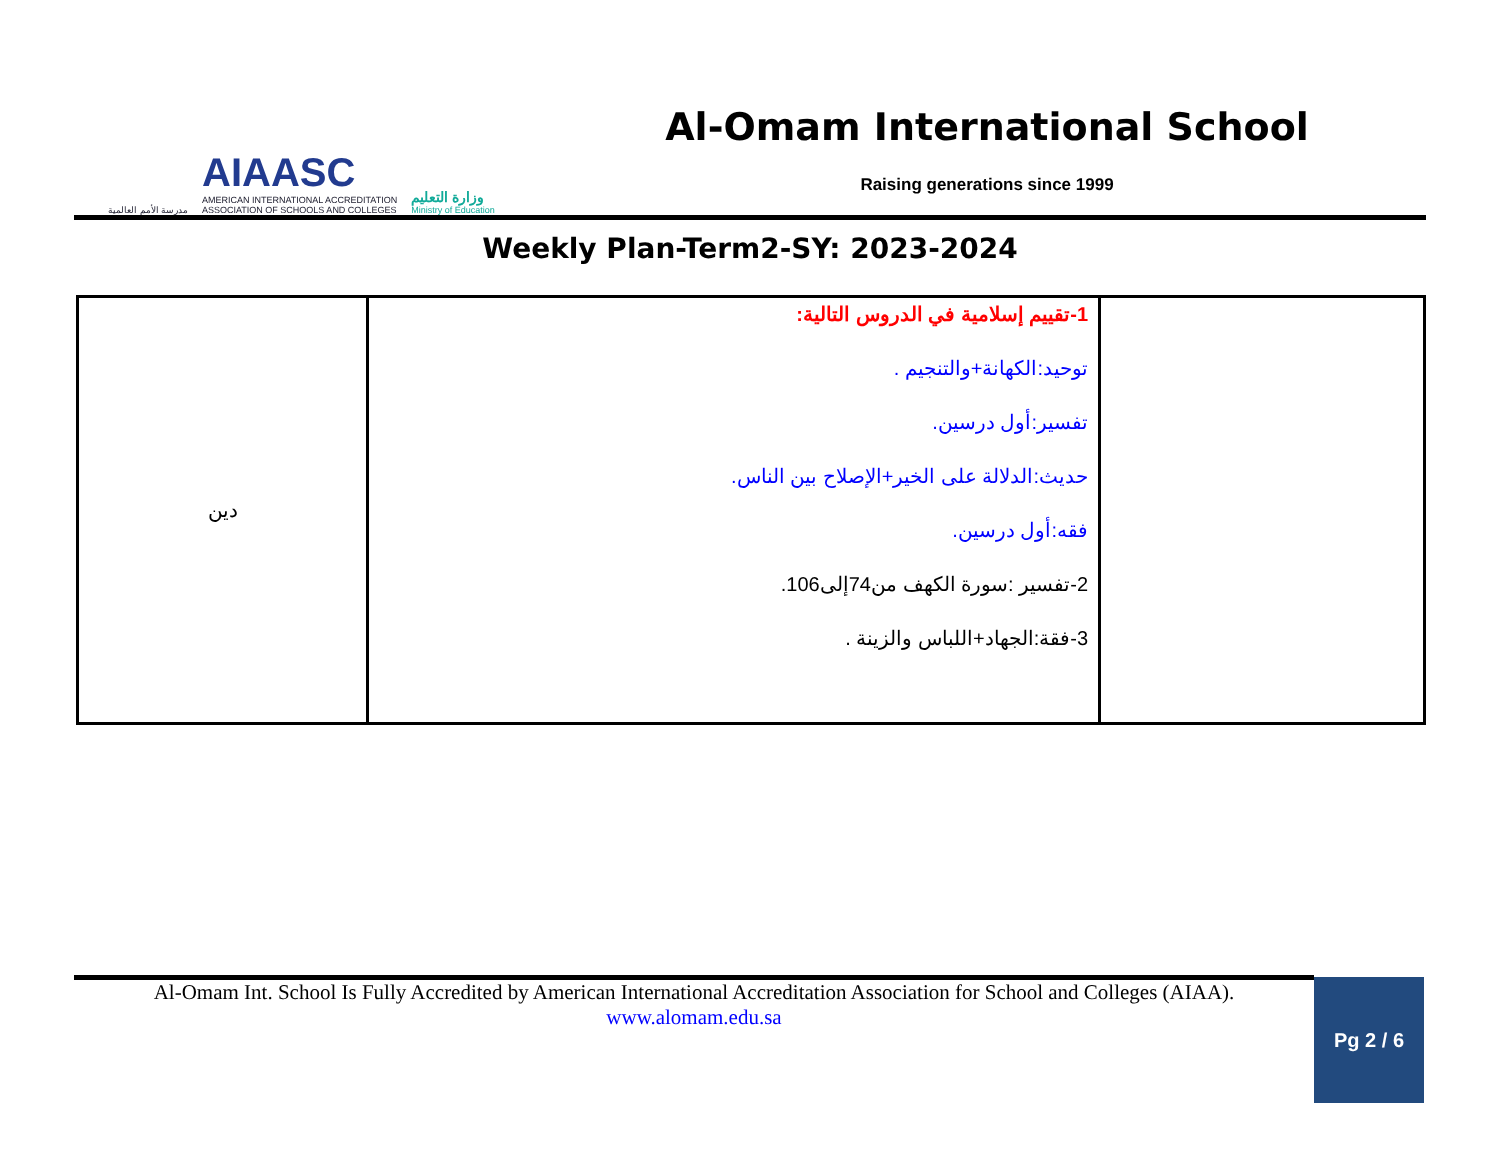مدرسة الأمم العالمية
AIAASC
AMERICAN INTERNATIONAL ACCREDITATION
ASSOCIATION OF SCHOOLS AND COLLEGES
وزارة التعليم
Ministry of Education
Al-Omam International School
Raising generations since 1999
Weekly Plan-Term2-SY: 2023-2024
| دين | 1-تقييم إسلامية في الدروس التالية: توحيد:الكهانة+والتنجيم . تفسير:أول درسين. حديث:الدلالة على الخير+الإصلاح بين الناس. فقه:أول درسين. 2-تفسير :سورة الكهف من74إلى106. 3-فقة:الجهاد+اللباس والزينة . | |
Al-Omam Int. School Is Fully Accredited by American International Accreditation Association for School and Colleges (AIAA).
www.alomam.edu.sa
Pg 2 / 6